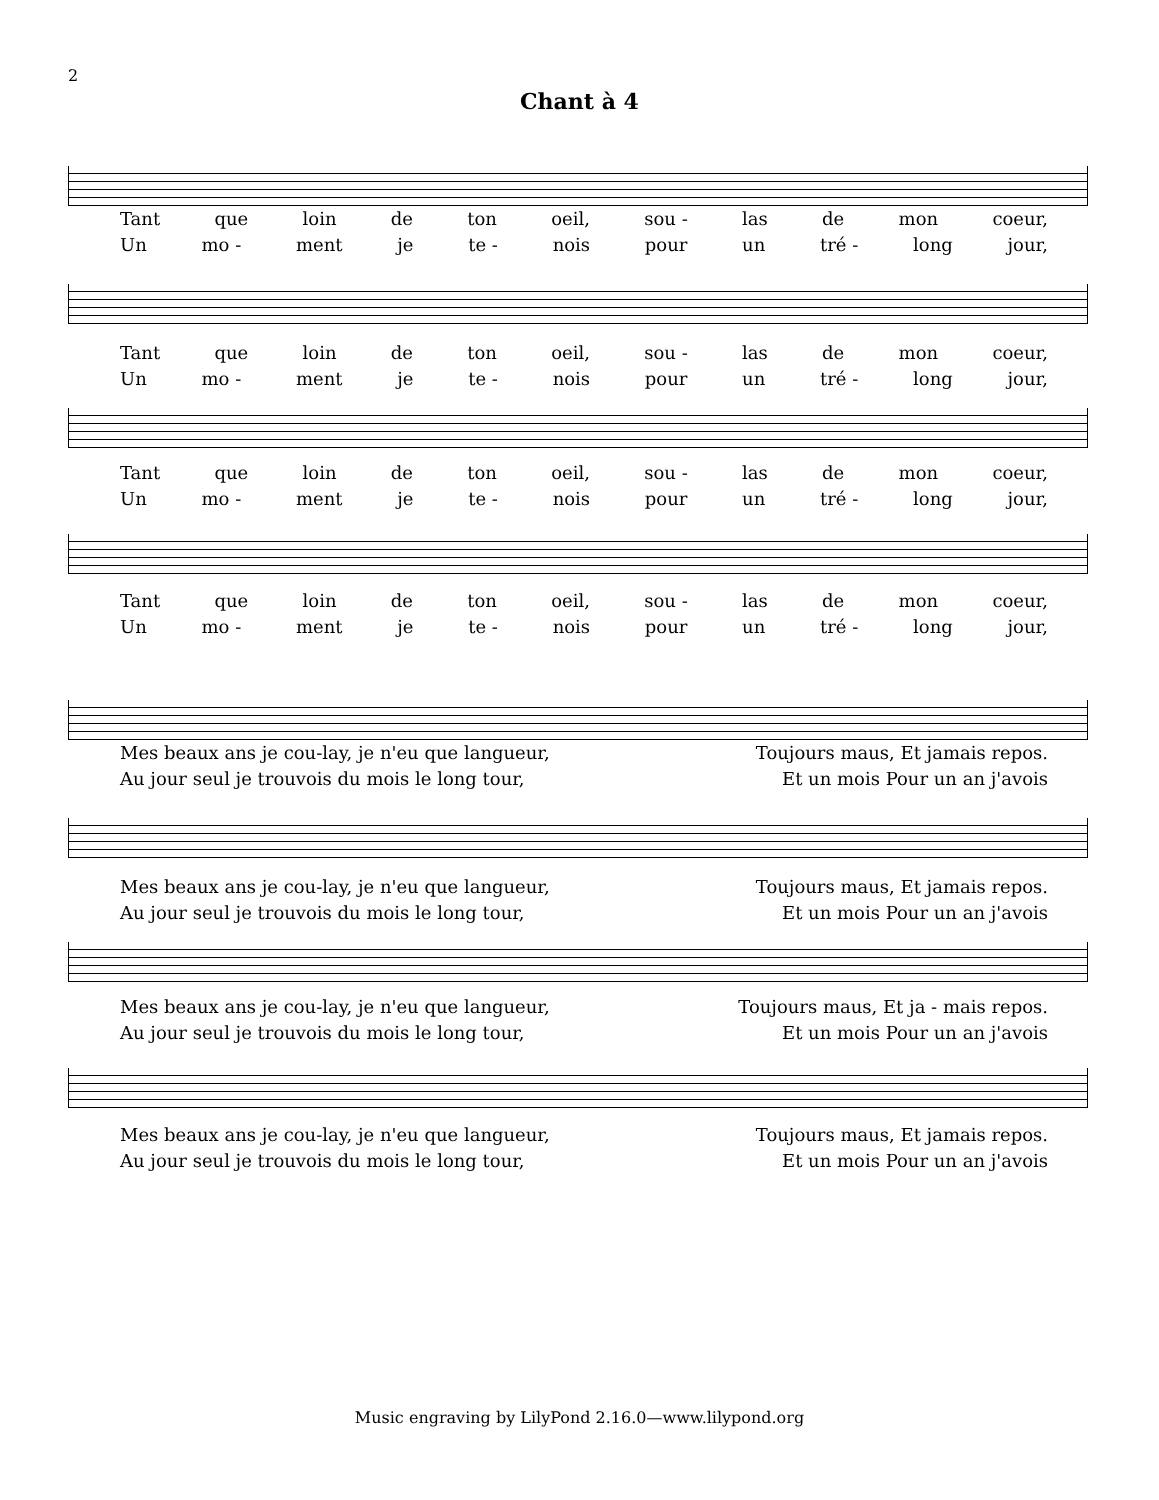2
Chant à 4
Tant que loin de ton oeil, sou - las de mon coeur,
Un mo - ment je te - nois pour un tré - long jour,
Tant que loin de ton oeil, sou - las de mon coeur,
Un mo - ment je te - nois pour un tré - long jour,
Tant que loin de ton oeil, sou - las de mon coeur,
Un mo - ment je te - nois pour un tré - long jour,
Tant que loin de ton oeil, sou - las de mon coeur,
Un mo - ment je te - nois pour un tré - long jour,
Mes beaux ans je cou-lay, je n'eu que langueur, Toujours maus, Et jamais repos.
Au jour seul je trouvois du mois le long tour, Et un mois Pour un an j'avois
Mes beaux ans je cou-lay, je n'eu que langueur, Toujours maus, Et jamais repos.
Au jour seul je trouvois du mois le long tour, Et un mois Pour un an j'avois
Mes beaux ans je cou-lay, je n'eu que langueur, Toujours maus, Et ja - mais repos.
Au jour seul je trouvois du mois le long tour, Et un mois Pour un an j'avois
Mes beaux ans je cou-lay, je n'eu que langueur, Toujours maus, Et jamais repos.
Au jour seul je trouvois du mois le long tour, Et un mois Pour un an j'avois
Music engraving by LilyPond 2.16.0—www.lilypond.org